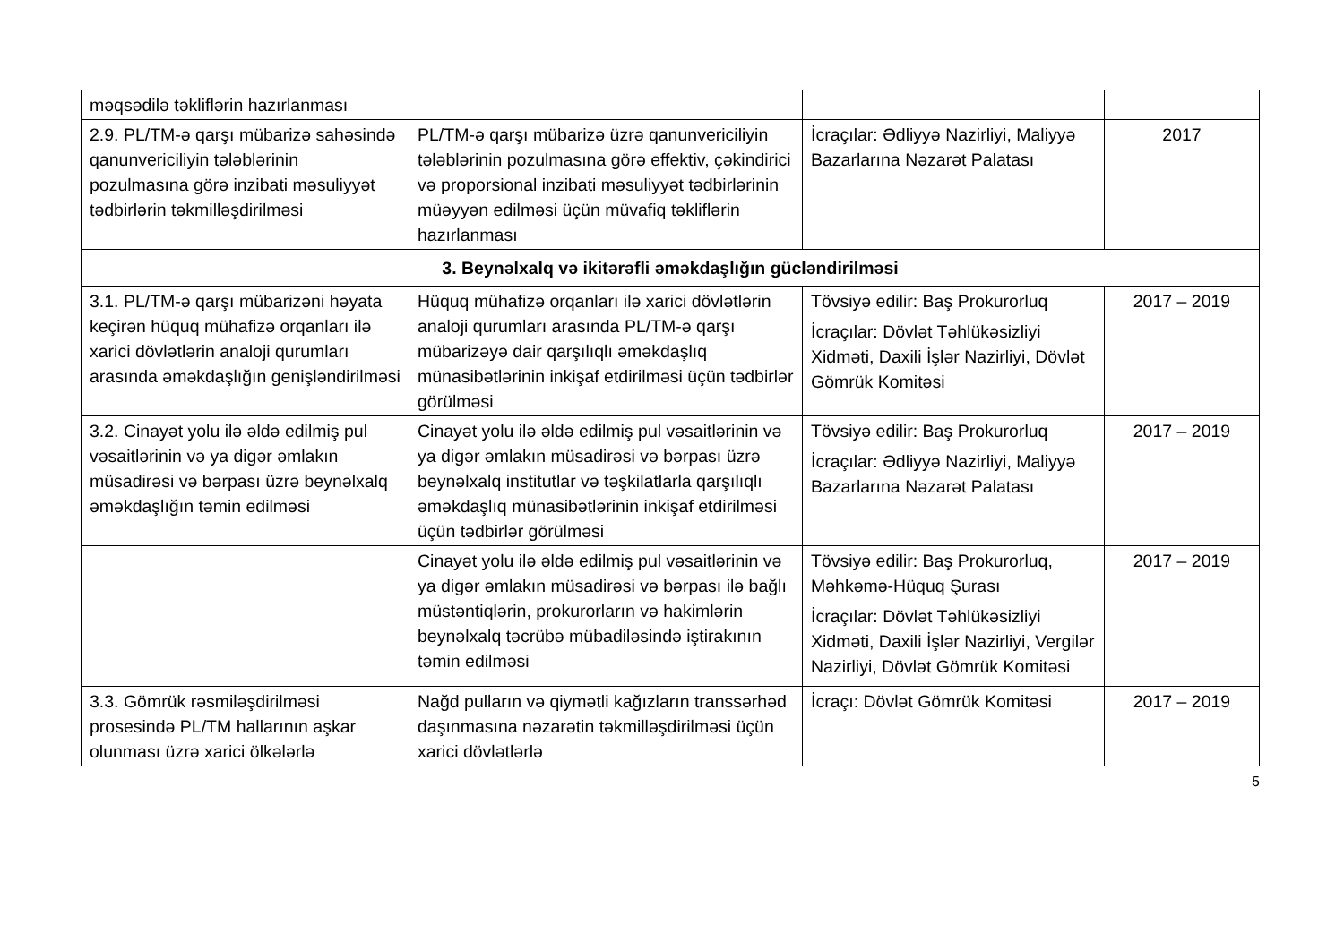| məqsədilə təkliflərin hazırlanması | | | |
| 2.9. PL/TM-ə qarşı mübarizə sahəsində qanunvericiliyin tələblərinin pozulmasına görə inzibati məsuliyyət tədbirlərin təkmilləşdirilməsi | PL/TM-ə qarşı mübarizə üzrə qanunvericiliyin tələblərinin pozulmasına görə effektiv, çəkindirici və proporsional inzibati məsuliyyət tədbirlərinin müəyyən edilməsi üçün müvafiq təkliflərin hazırlanması | İcraçılar: Ədliyyə Nazirliyi, Maliyyə Bazarlarına Nəzarət Palatası | 2017 |
| 3. Beynəlxalq və ikitərəfli əməkdaşlığın gücləndirilməsi | | | |
| 3.1. PL/TM-ə qarşı mübarizəni həyata keçirən hüquq mühafizə orqanları ilə xarici dövlətlərin analoji qurumları arasında əməkdaşlığın genişləndirilməsi | Hüquq mühafizə orqanları ilə xarici dövlətlərin analoji qurumları arasında PL/TM-ə qarşı mübarizəyə dair qarşılıqlı əməkdaşlıq münasibətlərinin inkişaf etdirilməsi üçün tədbirlər görülməsi | Tövsiyə edilir: Baş Prokurorluq İcraçılar: Dövlət Təhlükəsizliyi Xidməti, Daxili İşlər Nazirliyi, Dövlət Gömrük Komitəsi | 2017 – 2019 |
| 3.2. Cinayət yolu ilə əldə edilmiş pul vəsaitlərinin və ya digər əmlakın müsadirəsi və bərpası üzrə beynəlxalq əməkdaşlığın təmin edilməsi | Cinayət yolu ilə əldə edilmiş pul vəsaitlərinin və ya digər əmlakın müsadirəsi və bərpası üzrə beynəlxalq institutlar və təşkilatlarla qarşılıqlı əməkdaşlıq münasibətlərinin inkişaf etdirilməsi üçün tədbirlər görülməsi | Tövsiyə edilir: Baş Prokurorluq İcraçılar: Ədliyyə Nazirliyi, Maliyyə Bazarlarına Nəzarət Palatası | 2017 – 2019 |
| | Cinayət yolu ilə əldə edilmiş pul vəsaitlərinin və ya digər əmlakın müsadirəsi və bərpası ilə bağlı müstəntiqlərin, prokurorların və hakimlərin beynəlxalq təcrübə mübadiləsində iştirakının təmin edilməsi | Tövsiyə edilir: Baş Prokurorluq, Məhkəmə-Hüquq Şurası İcraçılar: Dövlət Təhlükəsizliyi Xidməti, Daxili İşlər Nazirliyi, Vergilər Nazirliyi, Dövlət Gömrük Komitəsi | 2017 – 2019 |
| 3.3. Gömrük rəsmiləşdirilməsi prosesində PL/TM hallarının aşkar olunması üzrə xarici ölkələrlə | Nağd pulların və qiymətli kağızların transsərhəd daşınmasına nəzarətin təkmilləşdirilməsi üçün xarici dövlətlərlə | İcraçı: Dövlət Gömrük Komitəsi | 2017 – 2019 |
5